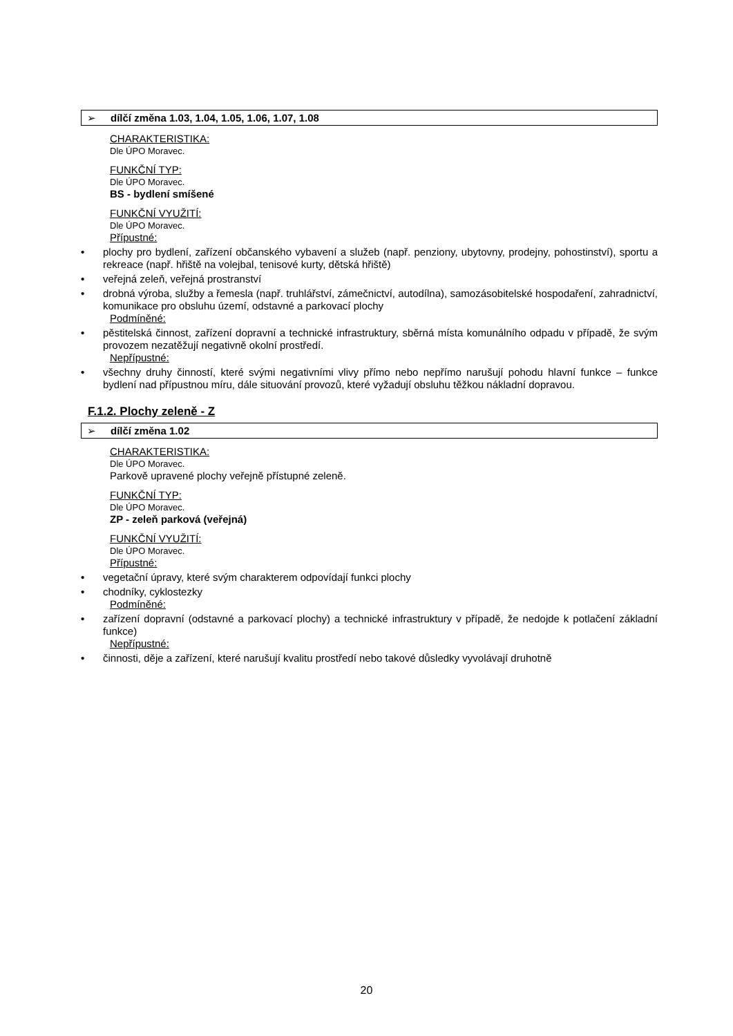➢ dílčí změna 1.03, 1.04, 1.05, 1.06, 1.07, 1.08
CHARAKTERISTIKA:
Dle ÚPO Moravec.
FUNKČNÍ TYP:
Dle ÚPO Moravec.
BS - bydlení smíšené
FUNKČNÍ VYUŽITÍ:
Dle ÚPO Moravec.
Přípustné:
• plochy pro bydlení, zařízení občanského vybavení a služeb (např. penziony, ubytovny, prodejny, pohostinství), sportu a rekreace (např. hřiště na volejbal, tenisové kurty, dětská hřiště)
• veřejná zeleň, veřejná prostranství
• drobná výroba, služby a řemesla (např. truhlářství, zámečnictví, autodílna), samozásobitelské hospodaření, zahradnictví, komunikace pro obsluhu území, odstavné a parkovací plochy
Podmíněné:
• pěstitelská činnost, zařízení dopravní a technické infrastruktury, sběrná místa komunálního odpadu v případě, že svým provozem nezatěžují negativně okolní prostředí.
Nepřípustné:
• všechny druhy činností, které svými negativními vlivy přímo nebo nepřímo narušují pohodu hlavní funkce – funkce bydlení nad přípustnou míru, dále situování provozů, které vyžadují obsluhu těžkou nákladní dopravou.
F.1.2. Plochy zeleně - Z
➢ dílčí změna 1.02
CHARAKTERISTIKA:
Dle ÚPO Moravec.
Parkově upravené plochy veřejně přístupné zeleně.
FUNKČNÍ TYP:
Dle ÚPO Moravec.
ZP - zeleň parková (veřejná)
FUNKČNÍ VYUŽITÍ:
Dle ÚPO Moravec.
Přípustné:
• vegetační úpravy, které svým charakterem odpovídají funkci plochy
• chodníky, cyklostezky
Podmíněné:
• zařízení dopravní (odstavné a parkovací plochy) a technické infrastruktury v případě, že nedojde k potlačení základní funkce)
Nepřípustné:
• činnosti, děje a zařízení, které narušují kvalitu prostředí nebo takové důsledky vyvolávají druhotně
20